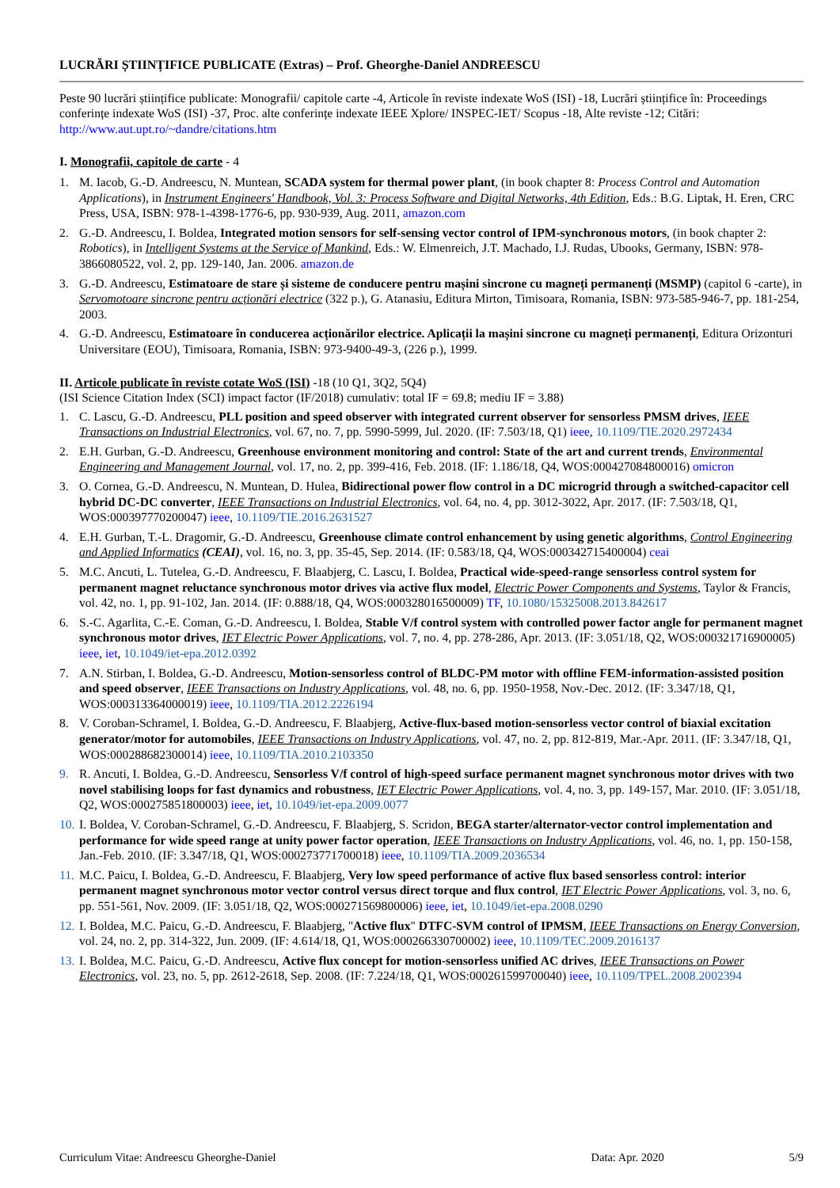LUCRĂRI ȘTIINȚIFICE PUBLICATE (Extras) – Prof. Gheorghe-Daniel ANDREESCU
Peste 90 lucrări științifice publicate: Monografii/ capitole carte -4, Articole în reviste indexate WoS (ISI) -18, Lucrări științifice în: Proceedings conferințe indexate WoS (ISI) -37, Proc. alte conferințe indexate IEEE Xplore/ INSPEC-IET/ Scopus -18, Alte reviste -12; Citări: http://www.aut.upt.ro/~dandre/citations.htm
I. Monografii, capitole de carte - 4
1. M. Iacob, G.-D. Andreescu, N. Muntean, SCADA system for thermal power plant, (in book chapter 8: Process Control and Automation Applications), in Instrument Engineers' Handbook, Vol. 3: Process Software and Digital Networks, 4th Edition, Eds.: B.G. Liptak, H. Eren, CRC Press, USA, ISBN: 978-1-4398-1776-6, pp. 930-939, Aug. 2011, amazon.com
2. G.-D. Andreescu, I. Boldea, Integrated motion sensors for self-sensing vector control of IPM-synchronous motors, (in book chapter 2: Robotics), in Intelligent Systems at the Service of Mankind, Eds.: W. Elmenreich, J.T. Machado, I.J. Rudas, Ubooks, Germany, ISBN: 978-3866080522, vol. 2, pp. 129-140, Jan. 2006. amazon.de
3. G.-D. Andreescu, Estimatoare de stare și sisteme de conducere pentru mașini sincrone cu magneți permanenți (MSMP) (capitol 6 -carte), in Servomotoare sincrone pentru acționări electrice (322 p.), G. Atanasiu, Editura Mirton, Timisoara, Romania, ISBN: 973-585-946-7, pp. 181-254, 2003.
4. G.-D. Andreescu, Estimatoare în conducerea acționărilor electrice. Aplicații la mașini sincrone cu magneți permanenți, Editura Orizonturi Universitare (EOU), Timisoara, Romania, ISBN: 973-9400-49-3, (226 p.), 1999.
II. Articole publicate în reviste cotate WoS (ISI) -18 (10 Q1, 3Q2, 5Q4)
(ISI Science Citation Index (SCI) impact factor (IF/2018) cumulativ: total IF = 69.8; mediu IF = 3.88)
1. C. Lascu, G.-D. Andreescu, PLL position and speed observer with integrated current observer for sensorless PMSM drives, IEEE Transactions on Industrial Electronics, vol. 67, no. 7, pp. 5990-5999, Jul. 2020. (IF: 7.503/18, Q1) ieee, 10.1109/TIE.2020.2972434
2. E.H. Gurban, G.-D. Andreescu, Greenhouse environment monitoring and control: State of the art and current trends, Environmental Engineering and Management Journal, vol. 17, no. 2, pp. 399-416, Feb. 2018. (IF: 1.186/18, Q4, WOS:000427084800016) omicron
3. O. Cornea, G.-D. Andreescu, N. Muntean, D. Hulea, Bidirectional power flow control in a DC microgrid through a switched-capacitor cell hybrid DC-DC converter, IEEE Transactions on Industrial Electronics, vol. 64, no. 4, pp. 3012-3022, Apr. 2017. (IF: 7.503/18, Q1, WOS:000397770200047) ieee, 10.1109/TIE.2016.2631527
4. E.H. Gurban, T.-L. Dragomir, G.-D. Andreescu, Greenhouse climate control enhancement by using genetic algorithms, Control Engineering and Applied Informatics (CEAI), vol. 16, no. 3, pp. 35-45, Sep. 2014. (IF: 0.583/18, Q4, WOS:000342715400004) ceai
5. M.C. Ancuti, L. Tutelea, G.-D. Andreescu, F. Blaabjerg, C. Lascu, I. Boldea, Practical wide-speed-range sensorless control system for permanent magnet reluctance synchronous motor drives via active flux model, Electric Power Components and Systems, Taylor & Francis, vol. 42, no. 1, pp. 91-102, Jan. 2014. (IF: 0.888/18, Q4, WOS:000328016500009) TF, 10.1080/15325008.2013.842617
6. S.-C. Agarlita, C.-E. Coman, G.-D. Andreescu, I. Boldea, Stable V/f control system with controlled power factor angle for permanent magnet synchronous motor drives, IET Electric Power Applications, vol. 7, no. 4, pp. 278-286, Apr. 2013. (IF: 3.051/18, Q2, WOS:000321716900005) ieee, iet, 10.1049/iet-epa.2012.0392
7. A.N. Stirban, I. Boldea, G.-D. Andreescu, Motion-sensorless control of BLDC-PM motor with offline FEM-information-assisted position and speed observer, IEEE Transactions on Industry Applications, vol. 48, no. 6, pp. 1950-1958, Nov.-Dec. 2012. (IF: 3.347/18, Q1, WOS:000313364000019) ieee, 10.1109/TIA.2012.2226194
8. V. Coroban-Schramel, I. Boldea, G.-D. Andreescu, F. Blaabjerg, Active-flux-based motion-sensorless vector control of biaxial excitation generator/motor for automobiles, IEEE Transactions on Industry Applications, vol. 47, no. 2, pp. 812-819, Mar.-Apr. 2011. (IF: 3.347/18, Q1, WOS:000288682300014) ieee, 10.1109/TIA.2010.2103350
9. R. Ancuti, I. Boldea, G.-D. Andreescu, Sensorless V/f control of high-speed surface permanent magnet synchronous motor drives with two novel stabilising loops for fast dynamics and robustness, IET Electric Power Applications, vol. 4, no. 3, pp. 149-157, Mar. 2010. (IF: 3.051/18, Q2, WOS:000275851800003) ieee, iet, 10.1049/iet-epa.2009.0077
10. I. Boldea, V. Coroban-Schramel, G.-D. Andreescu, F. Blaabjerg, S. Scridon, BEGA starter/alternator-vector control implementation and performance for wide speed range at unity power factor operation, IEEE Transactions on Industry Applications, vol. 46, no. 1, pp. 150-158, Jan.-Feb. 2010. (IF: 3.347/18, Q1, WOS:000273771700018) ieee, 10.1109/TIA.2009.2036534
11. M.C. Paicu, I. Boldea, G.-D. Andreescu, F. Blaabjerg, Very low speed performance of active flux based sensorless control: interior permanent magnet synchronous motor vector control versus direct torque and flux control, IET Electric Power Applications, vol. 3, no. 6, pp. 551-561, Nov. 2009. (IF: 3.051/18, Q2, WOS:000271569800006) ieee, iet, 10.1049/iet-epa.2008.0290
12. I. Boldea, M.C. Paicu, G.-D. Andreescu, F. Blaabjerg, "Active flux" DTFC-SVM control of IPMSM, IEEE Transactions on Energy Conversion, vol. 24, no. 2, pp. 314-322, Jun. 2009. (IF: 4.614/18, Q1, WOS:000266330700002) ieee, 10.1109/TEC.2009.2016137
13. I. Boldea, M.C. Paicu, G.-D. Andreescu, Active flux concept for motion-sensorless unified AC drives, IEEE Transactions on Power Electronics, vol. 23, no. 5, pp. 2612-2618, Sep. 2008. (IF: 7.224/18, Q1, WOS:000261599700040) ieee, 10.1109/TPEL.2008.2002394
Curriculum Vitae: Andreescu Gheorghe-Daniel Data: Apr. 2020 5/9